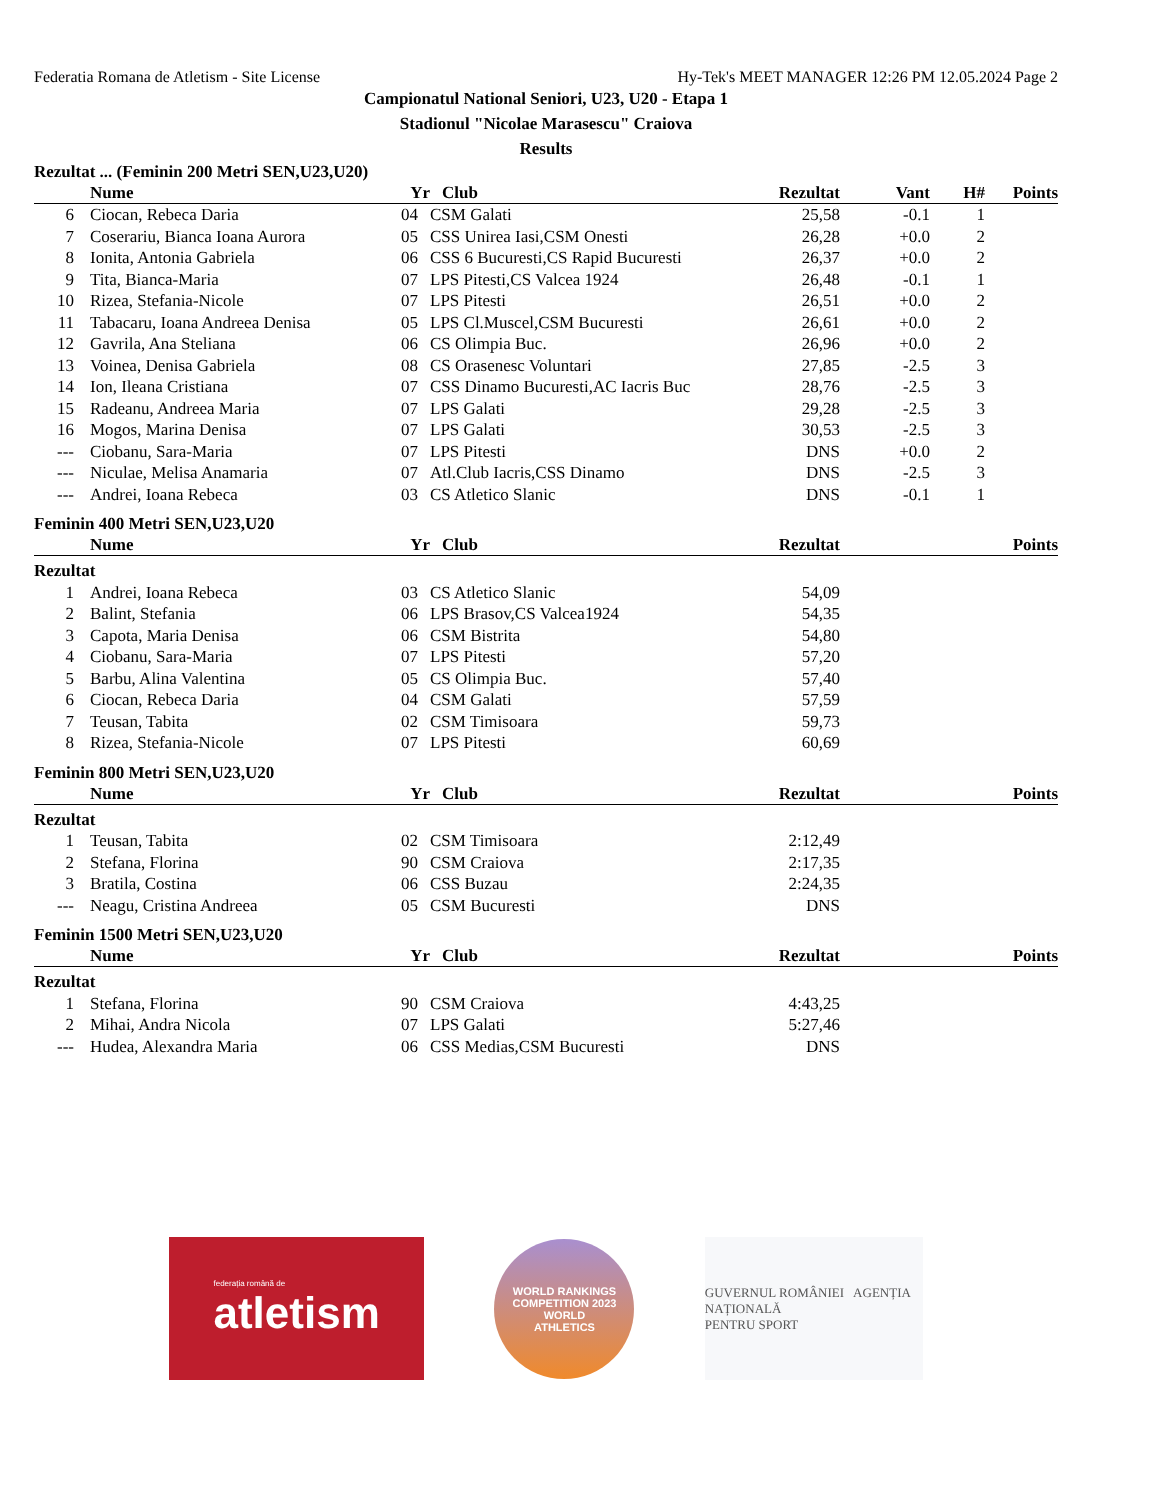Federatia Romana de Atletism - Site License Hy-Tek's MEET MANAGER 12:26 PM 12.05.2024 Page 2
Campionatul National Seniori, U23, U20 - Etapa 1
Stadionul "Nicolae Marasescu" Craiova
Results
Rezultat ... (Feminin 200 Metri SEN,U23,U20)
| | Nume | Yr | Club | Rezultat | Vant | H# | Points |
| --- | --- | --- | --- | --- | --- | --- | --- |
| 6 | Ciocan, Rebeca Daria | 04 | CSM Galati | 25,58 | -0.1 | 1 | |
| 7 | Coserariu, Bianca Ioana Aurora | 05 | CSS Unirea Iasi,CSM Onesti | 26,28 | +0.0 | 2 | |
| 8 | Ionita, Antonia Gabriela | 06 | CSS 6 Bucuresti,CS Rapid Bucuresti | 26,37 | +0.0 | 2 | |
| 9 | Tita, Bianca-Maria | 07 | LPS Pitesti,CS Valcea 1924 | 26,48 | -0.1 | 1 | |
| 10 | Rizea, Stefania-Nicole | 07 | LPS Pitesti | 26,51 | +0.0 | 2 | |
| 11 | Tabacaru, Ioana Andreea Denisa | 05 | LPS Cl.Muscel,CSM Bucuresti | 26,61 | +0.0 | 2 | |
| 12 | Gavrila, Ana Steliana | 06 | CS Olimpia Buc. | 26,96 | +0.0 | 2 | |
| 13 | Voinea, Denisa Gabriela | 08 | CS Orasenesc Voluntari | 27,85 | -2.5 | 3 | |
| 14 | Ion, Ileana Cristiana | 07 | CSS Dinamo Bucuresti,AC Iacris Buc | 28,76 | -2.5 | 3 | |
| 15 | Radeanu, Andreea Maria | 07 | LPS Galati | 29,28 | -2.5 | 3 | |
| 16 | Mogos, Marina Denisa | 07 | LPS Galati | 30,53 | -2.5 | 3 | |
| --- | Ciobanu, Sara-Maria | 07 | LPS Pitesti | DNS | +0.0 | 2 | |
| --- | Niculae, Melisa Anamaria | 07 | Atl.Club Iacris,CSS Dinamo | DNS | -2.5 | 3 | |
| --- | Andrei, Ioana Rebeca | 03 | CS Atletico Slanic | DNS | -0.1 | 1 | |
Feminin 400 Metri SEN,U23,U20
| | Nume | Yr | Club | Rezultat | | | Points |
| --- | --- | --- | --- | --- | --- | --- | --- |
| Rezultat | | | | | | | |
| 1 | Andrei, Ioana Rebeca | 03 | CS Atletico Slanic | 54,09 | | | |
| 2 | Balint, Stefania | 06 | LPS Brasov,CS Valcea1924 | 54,35 | | | |
| 3 | Capota, Maria Denisa | 06 | CSM Bistrita | 54,80 | | | |
| 4 | Ciobanu, Sara-Maria | 07 | LPS Pitesti | 57,20 | | | |
| 5 | Barbu, Alina Valentina | 05 | CS Olimpia Buc. | 57,40 | | | |
| 6 | Ciocan, Rebeca Daria | 04 | CSM Galati | 57,59 | | | |
| 7 | Teusan, Tabita | 02 | CSM Timisoara | 59,73 | | | |
| 8 | Rizea, Stefania-Nicole | 07 | LPS Pitesti | 60,69 | | | |
Feminin 800 Metri SEN,U23,U20
| | Nume | Yr | Club | Rezultat | | | Points |
| --- | --- | --- | --- | --- | --- | --- | --- |
| Rezultat | | | | | | | |
| 1 | Teusan, Tabita | 02 | CSM Timisoara | 2:12,49 | | | |
| 2 | Stefana, Florina | 90 | CSM Craiova | 2:17,35 | | | |
| 3 | Bratila, Costina | 06 | CSS Buzau | 2:24,35 | | | |
| --- | Neagu, Cristina Andreea | 05 | CSM Bucuresti | DNS | | | |
Feminin 1500 Metri SEN,U23,U20
| | Nume | Yr | Club | Rezultat | | | Points |
| --- | --- | --- | --- | --- | --- | --- | --- |
| Rezultat | | | | | | | |
| 1 | Stefana, Florina | 90 | CSM Craiova | 4:43,25 | | | |
| 2 | Mihai, Andra Nicola | 07 | LPS Galati | 5:27,46 | | | |
| --- | Hudea, Alexandra Maria | 06 | CSS Medias,CSM Bucuresti | DNS | | | |
federația română de
atletism
WORLD RANKINGS COMPETITION 2023
WORLD
ATHLETICS
GUVERNUL ROMÂNIEI AGENȚIA NAȚIONALĂ
PENTRU SPORT